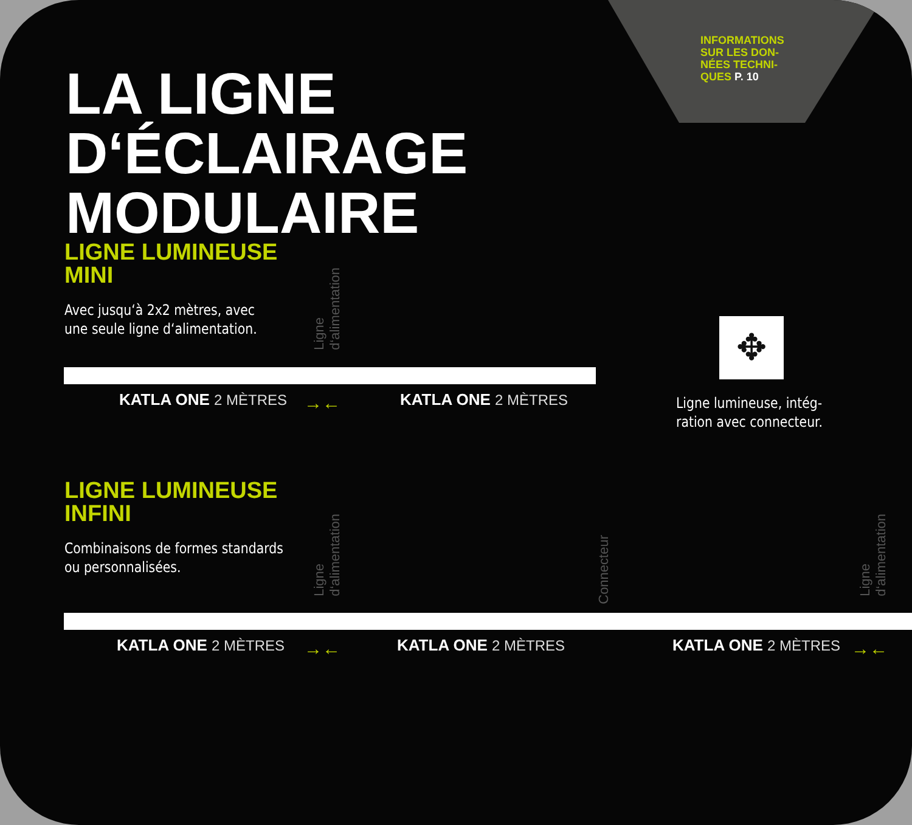INFORMATIONS
SUR LES DON-
NÉES TECHNI-
QUES P. 10
LA LIGNE
D‘ÉCLAIRAGE
MODULAIRE
LIGNE LUMINEUSE
MINI
Avec jusqu‘à 2x2 mètres, avec
une seule ligne d‘alimentation.
Ligne
d‘alimentation
KATLA ONE 2 MÈTRES →← KATLA ONE 2 MÈTRES
✥
Ligne lumineuse, intég-
ration avec connecteur.
LIGNE LUMINEUSE
INFINI
Combinaisons de formes standards
ou personnalisées.
Ligne
d‘alimentation
Connecteur
Ligne
d‘alimentation
KATLA ONE 2 MÈTRES →← KATLA ONE 2 MÈTRES KATLA ONE 2 MÈTRES →←